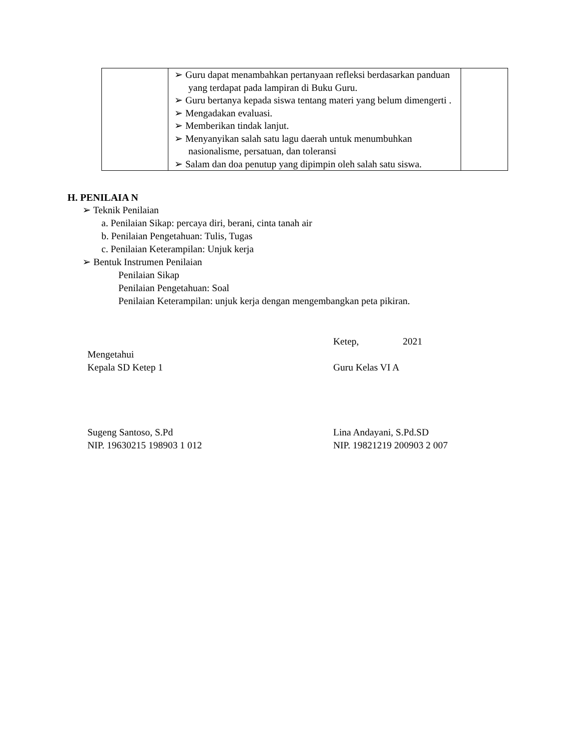| | ➢ Guru dapat menambahkan pertanyaan refleksi berdasarkan panduan yang terdapat pada lampiran di Buku Guru. ➢ Guru bertanya kepada siswa tentang materi yang belum dimengerti . ➢ Mengadakan evaluasi. ➢ Memberikan tindak lanjut. ➢ Menyanyikan salah satu lagu daerah untuk menumbuhkan nasionalisme, persatuan, dan toleransi ➢ Salam dan doa penutup yang dipimpin oleh salah satu siswa. | |
H. PENILAIA N
➢ Teknik Penilaian
a. Penilaian Sikap: percaya diri, berani, cinta tanah air
b. Penilaian Pengetahuan: Tulis, Tugas
c. Penilaian Keterampilan: Unjuk kerja
➢ Bentuk Instrumen Penilaian
Penilaian Sikap
Penilaian Pengetahuan: Soal
Penilaian Keterampilan: unjuk kerja dengan mengembangkan peta pikiran.
Mengetahui
Kepala SD Ketep 1
Sugeng Santoso, S.Pd
NIP. 19630215 198903 1 012
Ketep, 2021
Guru Kelas VI A
Lina Andayani, S.Pd.SD
NIP. 19821219 200903 2 007